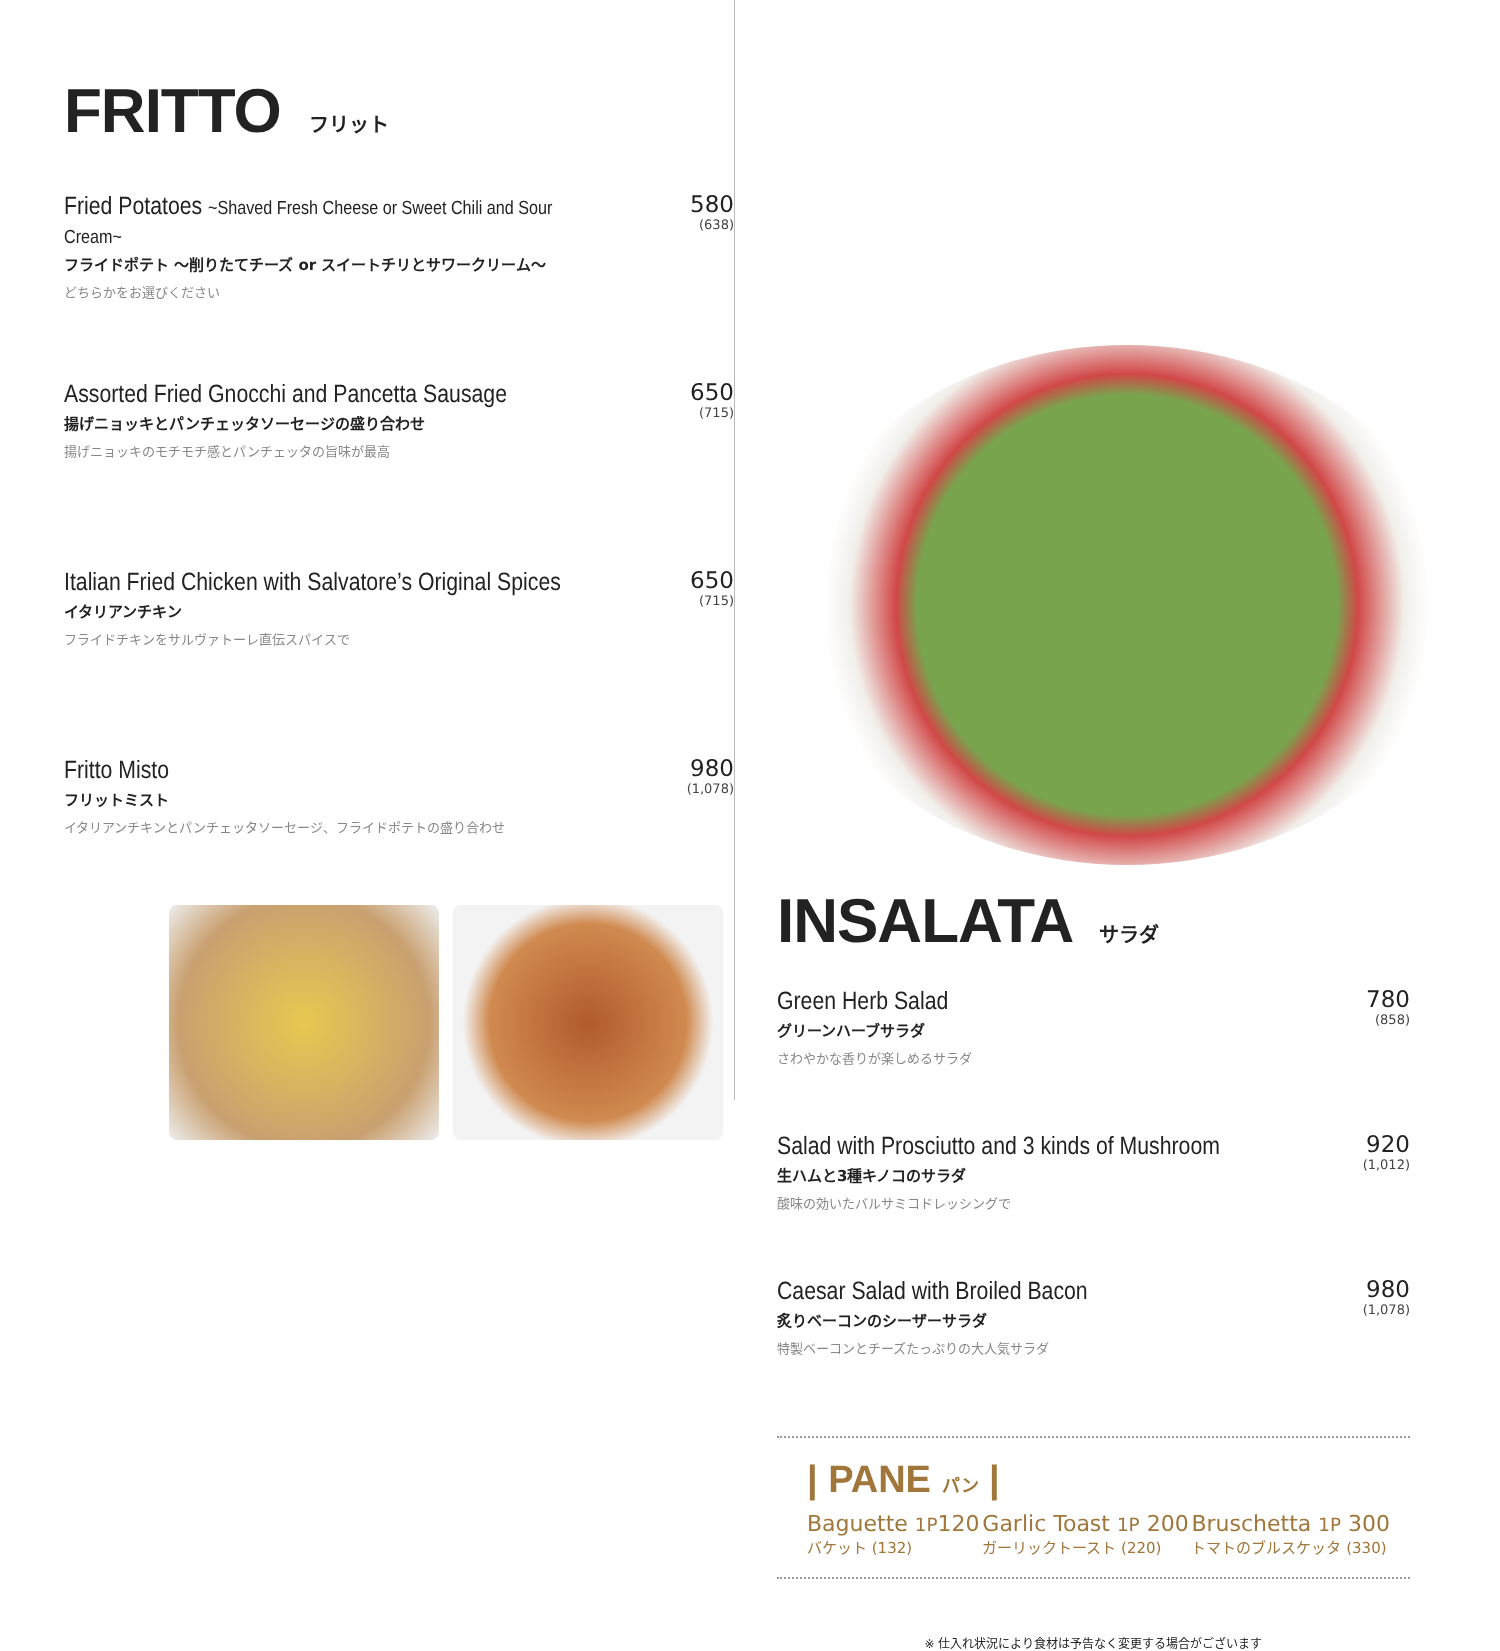FRITTO フリット
Fried Potatoes ~Shaved Fresh Cheese or Sweet Chili and Sour Cream~
フライドポテト ～削りたてチーズ or スイートチリとサワークリーム～
どちらかをお選びください
580
(638)
Assorted Fried Gnocchi and Pancetta Sausage
揚げニョッキとパンチェッタソーセージの盛り合わせ
揚げニョッキのモチモチ感とパンチェッタの旨味が最高
650
(715)
Italian Fried Chicken with Salvatore’s Original Spices
イタリアンチキン
フライドチキンをサルヴァトーレ直伝スパイスで
650
(715)
Fritto Misto
フリットミスト
イタリアンチキンとパンチェッタソーセージ、フライドポテトの盛り合わせ
980
(1,078)
INSALATA サラダ
Green Herb Salad
グリーンハーブサラダ
さわやかな香りが楽しめるサラダ
780
(858)
Salad with Prosciutto and 3 kinds of Mushroom
生ハムと3種キノコのサラダ
酸味の効いたバルサミコドレッシングで
920
(1,012)
Caesar Salad with Broiled Bacon
炙りベーコンのシーザーサラダ
特製ベーコンとチーズたっぷりの大人気サラダ
980
(1,078)
| PANE パン |
Baguette 1P120
バケット (132)
Garlic Toast 1P 200
ガーリックトースト (220)
Bruschetta 1P 300
トマトのブルスケッタ (330)
※ 仕入れ状況により食材は予告なく変更する場合がございます